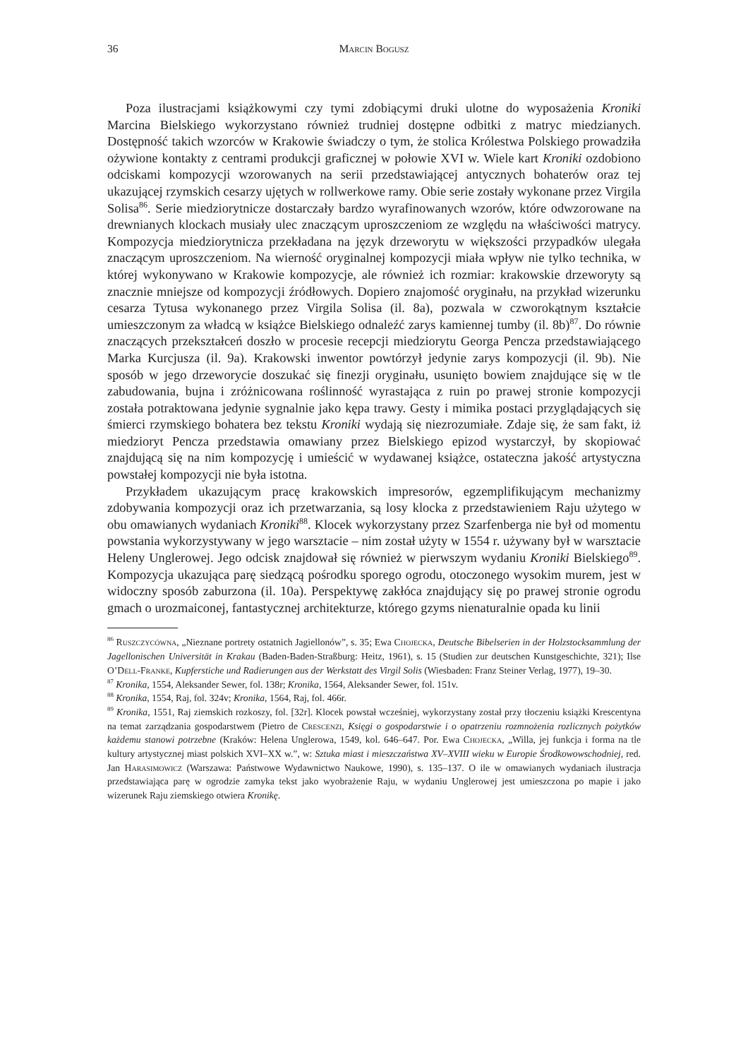36 Marcin Bogusz
Poza ilustracjami książkowymi czy tymi zdobiącymi druki ulotne do wyposażenia Kroniki Marcina Bielskiego wykorzystano również trudniej dostępne odbitki z matryc miedzianych. Dostępność takich wzorców w Krakowie świadczy o tym, że stolica Królestwa Polskiego prowadziła ożywione kontakty z centrami produkcji graficznej w połowie XVI w. Wiele kart Kroniki ozdobiono odciskami kompozycji wzorowanych na serii przedstawiającej antycznych bohaterów oraz tej ukazującej rzymskich cesarzy ujętych w rollwerkowe ramy. Obie serie zostały wykonane przez Virgila Solisa<sup>86</sup>. Serie miedziorytnicze dostarczały bardzo wyrafinowanych wzorów, które odwzorowane na drewnianych klockach musiały ulec znaczącym uproszczeniom ze względu na właściwości matrycy. Kompozycja miedziorytnicza przekładana na język drzeworytu w większości przypadków ulegała znaczącym uproszczeniom. Na wierność oryginalnej kompozycji miała wpływ nie tylko technika, w której wykonywano w Krakowie kompozycje, ale również ich rozmiar: krakowskie drzeworyty są znacznie mniejsze od kompozycji źródłowych. Dopiero znajomość oryginału, na przykład wizerunku cesarza Tytusa wykonanego przez Virgila Solisa (il. 8a), pozwala w czworokątnym kształcie umieszczonym za władcą w książce Bielskiego odnaleźć zarys kamiennej tumby (il. 8b)<sup>87</sup>. Do równie znaczących przekształceń doszło w procesie recepcji miedziorytu Georga Pencza przedstawiającego Marka Kurcjusza (il. 9a). Krakowski inwentor powtórzył jedynie zarys kompozycji (il. 9b). Nie sposób w jego drzeworycie doszukać się finezji oryginału, usunięto bowiem znajdujące się w tle zabudowania, bujna i zróżnicowana roślinność wyrastająca z ruin po prawej stronie kompozycji została potraktowana jedynie sygnalnie jako kępa trawy. Gesty i mimika postaci przyglądających się śmierci rzymskiego bohatera bez tekstu Kroniki wydają się niezrozumiałe. Zdaje się, że sam fakt, iż miedzioryt Pencza przedstawia omawiany przez Bielskiego epizod wystarczył, by skopiować znajdującą się na nim kompozycję i umieścić w wydawanej książce, ostateczna jakość artystyczna powstałej kompozycji nie była istotna.
Przykładem ukazującym pracę krakowskich impresorów, egzemplifikującym mechanizmy zdobywania kompozycji oraz ich przetwarzania, są losy klocka z przedstawieniem Raju użytego w obu omawianych wydaniach Kroniki<sup>88</sup>. Klocek wykorzystany przez Szarfenberga nie był od momentu powstania wykorzystywany w jego warsztacie – nim został użyty w 1554 r. używany był w warsztacie Heleny Unglerowej. Jego odcisk znajdował się również w pierwszym wydaniu Kroniki Bielskiego<sup>89</sup>. Kompozycja ukazująca parę siedzącą pośrodku sporego ogrodu, otoczonego wysokim murem, jest w widoczny sposób zaburzona (il. 10a). Perspektywę zakłóca znajdujący się po prawej stronie ogrodu gmach o urozmaiconej, fantastycznej architekturze, którego gzyms nienaturalnie opada ku linii
<sup>86</sup> Ruszczycówna, „Nieznane portrety ostatnich Jagiellonów”, s. 35; Ewa Chojecka, Deutsche Bibelserien in der Holzstocksammlung der Jagellonischen Universität in Krakau (Baden-Baden-Straßburg: Heitz, 1961), s. 15 (Studien zur deutschen Kunstgeschichte, 321); Ilse O’Dell-Franke, Kupferstiche und Radierungen aus der Werkstatt des Virgil Solis (Wiesbaden: Franz Steiner Verlag, 1977), 19–30.
<sup>87</sup> Kronika, 1554, Aleksander Sewer, fol. 138r; Kronika, 1564, Aleksander Sewer, fol. 151v.
<sup>88</sup> Kronika, 1554, Raj, fol. 324v; Kronika, 1564, Raj, fol. 466r.
<sup>89</sup> Kronika, 1551, Raj ziemskich rozkoszy, fol. [32r]. Klocek powstał wcześniej, wykorzystany został przy tłoczeniu książki Krescentyna na temat zarządzania gospodarstwem (Pietro de Crescenzi, Księgi o gospodarstwie i o opatrzeniu rozmnożenia rozlicznych pożytków każdemu stanowi potrzebne (Kraków: Helena Unglerowa, 1549, kol. 646–647. Por. Ewa Chojecka, „Willa, jej funkcja i forma na tle kultury artystycznej miast polskich XVI–XX w.”, w: Sztuka miast i mieszczaństwa XV–XVIII wieku w Europie Środkowowschodniej, red. Jan Harasimowicz (Warszawa: Państwowe Wydawnictwo Naukowe, 1990), s. 135–137. O ile w omawianych wydaniach ilustracja przedstawiająca parę w ogrodzie zamyka tekst jako wyobrażenie Raju, w wydaniu Unglerowej jest umieszczona po mapie i jako wizerunek Raju ziemskiego otwiera Kronikę.